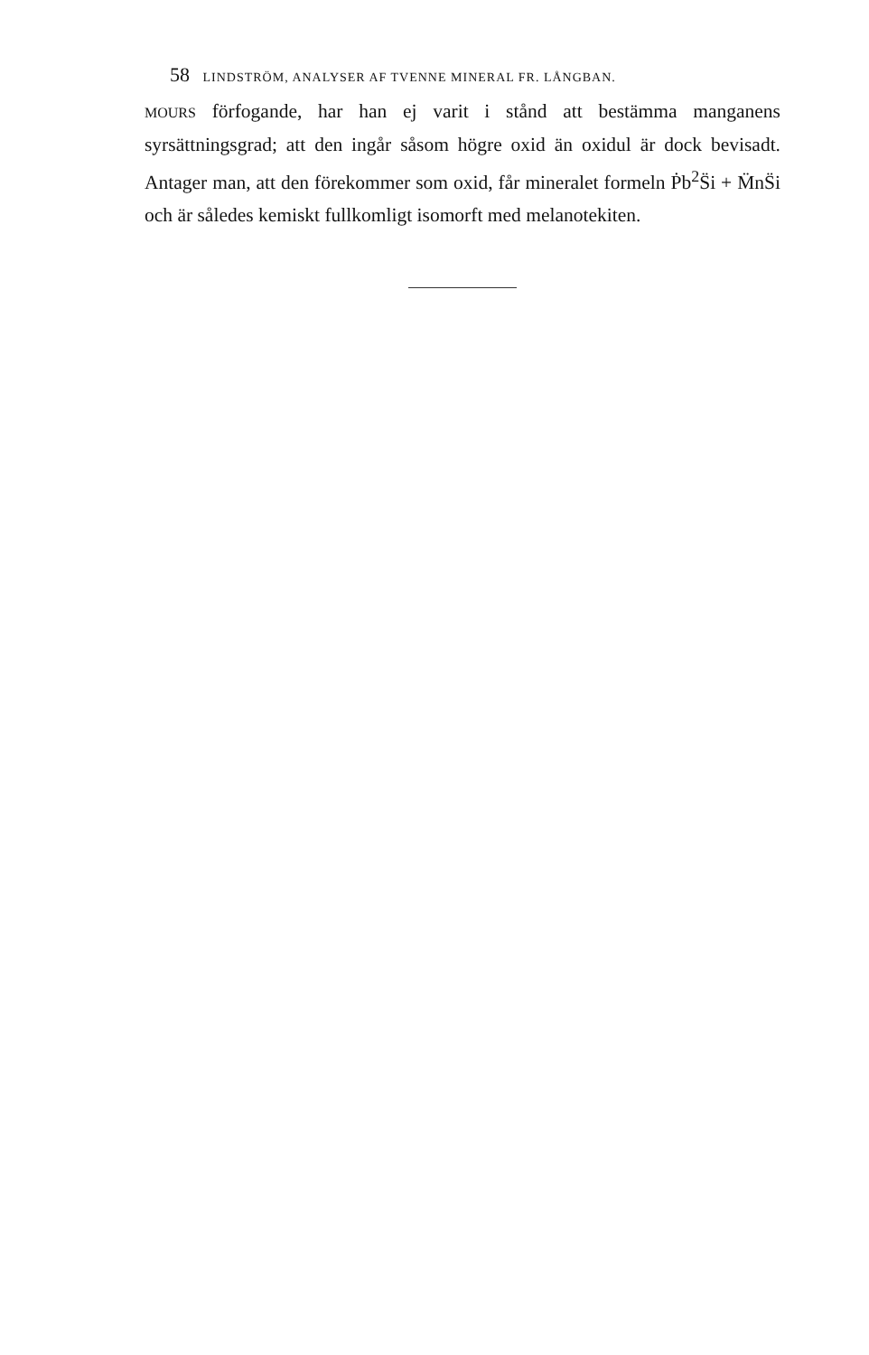58 LINDSTRÖM, ANALYSER AF TVENNE MINERAL FR. LÅNGBAN.
MOURS förfogande, har han ej varit i stånd att bestämma manganens syrsättningsgrad; att den ingår såsom högre oxid än oxidul är dock bevisadt. Antager man, att den förekommer som oxid, får mineralet formeln Ṗb<sup>2</sup>S̈i + M̈nS̈i och är således kemiskt fullkomligt isomorft med melanotekiten.